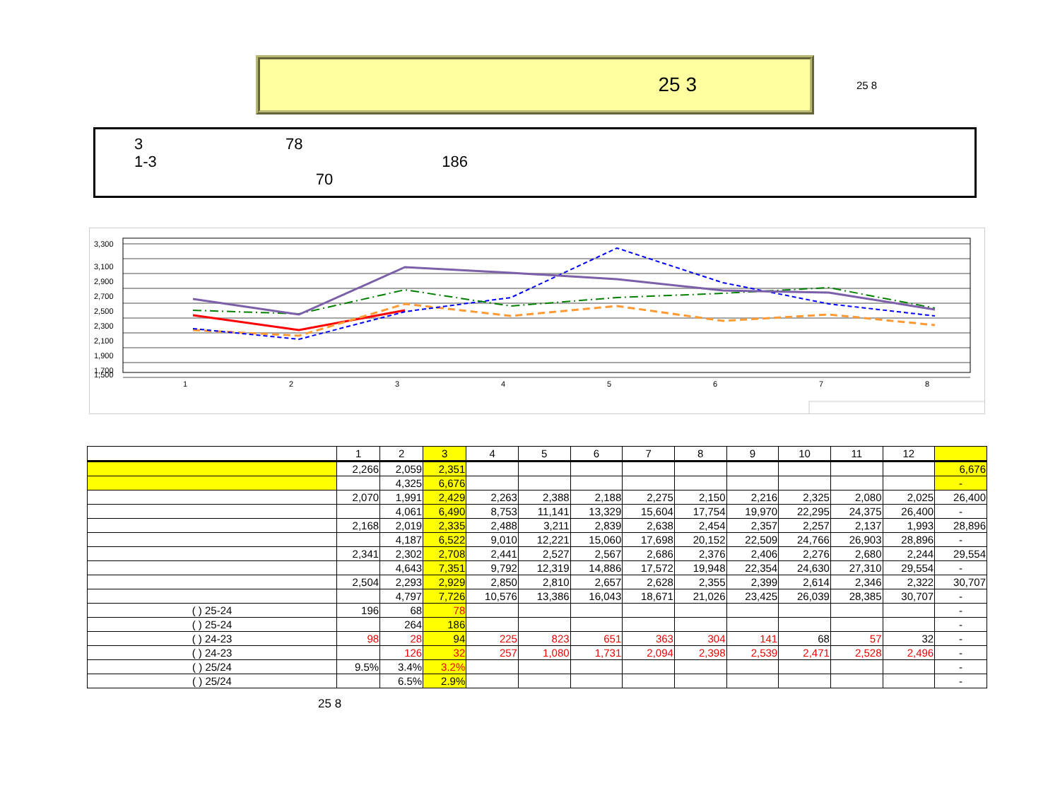25 3
25 8
3 78
1-3 186
70
3,300
3,100
2,900
2,700
2,500
2,300
2,100
1,900
1,700
1,500
1
2
3
4
5
6
7
8
| | 1 | 2 | 3 | 4 | 5 | 6 | 7 | 8 | 9 | 10 | 11 | 12 | |
| --- | --- | --- | --- | --- | --- | --- | --- | --- | --- | --- | --- | --- | --- |
| | 2,266 | 2,059 | 2,351 | | | | | | | | | | 6,676 |
| | | 4,325 | 6,676 | | | | | | | | | | - |
| | 2,070 | 1,991 | 2,429 | 2,263 | 2,388 | 2,188 | 2,275 | 2,150 | 2,216 | 2,325 | 2,080 | 2,025 | 26,400 |
| | | 4,061 | 6,490 | 8,753 | 11,141 | 13,329 | 15,604 | 17,754 | 19,970 | 22,295 | 24,375 | 26,400 | - |
| | 2,168 | 2,019 | 2,335 | 2,488 | 3,211 | 2,839 | 2,638 | 2,454 | 2,357 | 2,257 | 2,137 | 1,993 | 28,896 |
| | | 4,187 | 6,522 | 9,010 | 12,221 | 15,060 | 17,698 | 20,152 | 22,509 | 24,766 | 26,903 | 28,896 | - |
| | 2,341 | 2,302 | 2,708 | 2,441 | 2,527 | 2,567 | 2,686 | 2,376 | 2,406 | 2,276 | 2,680 | 2,244 | 29,554 |
| | | 4,643 | 7,351 | 9,792 | 12,319 | 14,886 | 17,572 | 19,948 | 22,354 | 24,630 | 27,310 | 29,554 | - |
| | 2,504 | 2,293 | 2,929 | 2,850 | 2,810 | 2,657 | 2,628 | 2,355 | 2,399 | 2,614 | 2,346 | 2,322 | 30,707 |
| | | 4,797 | 7,726 | 10,576 | 13,386 | 16,043 | 18,671 | 21,026 | 23,425 | 26,039 | 28,385 | 30,707 | - |
| ( ) 25-24 | 196 | 68 | 78 | | | | | | | | | | - |
| ( ) 25-24 | | 264 | 186 | | | | | | | | | | - |
| ( ) 24-23 | 98 | 28 | 94 | 225 | 823 | 651 | 363 | 304 | 141 | 68 | 57 | 32 | - |
| ( ) 24-23 | | 126 | 32 | 257 | 1,080 | 1,731 | 2,094 | 2,398 | 2,539 | 2,471 | 2,528 | 2,496 | - |
| ( ) 25/24 | 9.5% | 3.4% | 3.2% | | | | | | | | | | - |
| ( ) 25/24 | | 6.5% | 2.9% | | | | | | | | | | - |
25 8